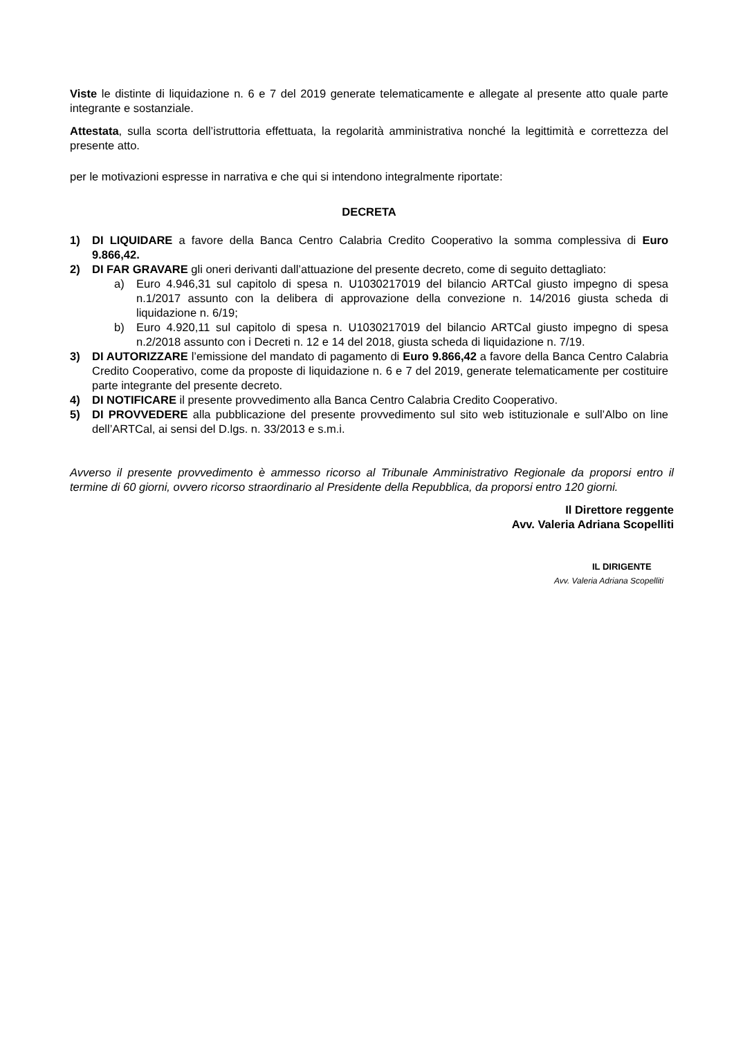Viste le distinte di liquidazione n. 6 e 7 del 2019 generate telematicamente e allegate al presente atto quale parte integrante e sostanziale.
Attestata, sulla scorta dell’istruttoria effettuata, la regolarità amministrativa nonché la legittimità e correttezza del presente atto.
per le motivazioni espresse in narrativa e che qui si intendono integralmente riportate:
DECRETA
1) DI LIQUIDARE a favore della Banca Centro Calabria Credito Cooperativo la somma complessiva di Euro 9.866,42.
2) DI FAR GRAVARE gli oneri derivanti dall’attuazione del presente decreto, come di seguito dettagliato:
a) Euro 4.946,31 sul capitolo di spesa n. U1030217019 del bilancio ARTCal giusto impegno di spesa n.1/2017 assunto con la delibera di approvazione della convezione n. 14/2016 giusta scheda di liquidazione n. 6/19;
b) Euro 4.920,11 sul capitolo di spesa n. U1030217019 del bilancio ARTCal giusto impegno di spesa n.2/2018 assunto con i Decreti n. 12 e 14 del 2018, giusta scheda di liquidazione n. 7/19.
3) DI AUTORIZZARE l’emissione del mandato di pagamento di Euro 9.866,42 a favore della Banca Centro Calabria Credito Cooperativo, come da proposte di liquidazione n. 6 e 7 del 2019, generate telematicamente per costituire parte integrante del presente decreto.
4) DI NOTIFICARE il presente provvedimento alla Banca Centro Calabria Credito Cooperativo.
5) DI PROVVEDERE alla pubblicazione del presente provvedimento sul sito web istituzionale e sull’Albo on line dell’ARTCal, ai sensi del D.lgs. n. 33/2013 e s.m.i.
Avverso il presente provvedimento è ammesso ricorso al Tribunale Amministrativo Regionale da proporsi entro il termine di 60 giorni, ovvero ricorso straordinario al Presidente della Repubblica, da proporsi entro 120 giorni.
Il Direttore reggente
Avv. Valeria Adriana Scopelliti
IL DIRIGENTE
Avv. Valeria Adriana Scopelliti